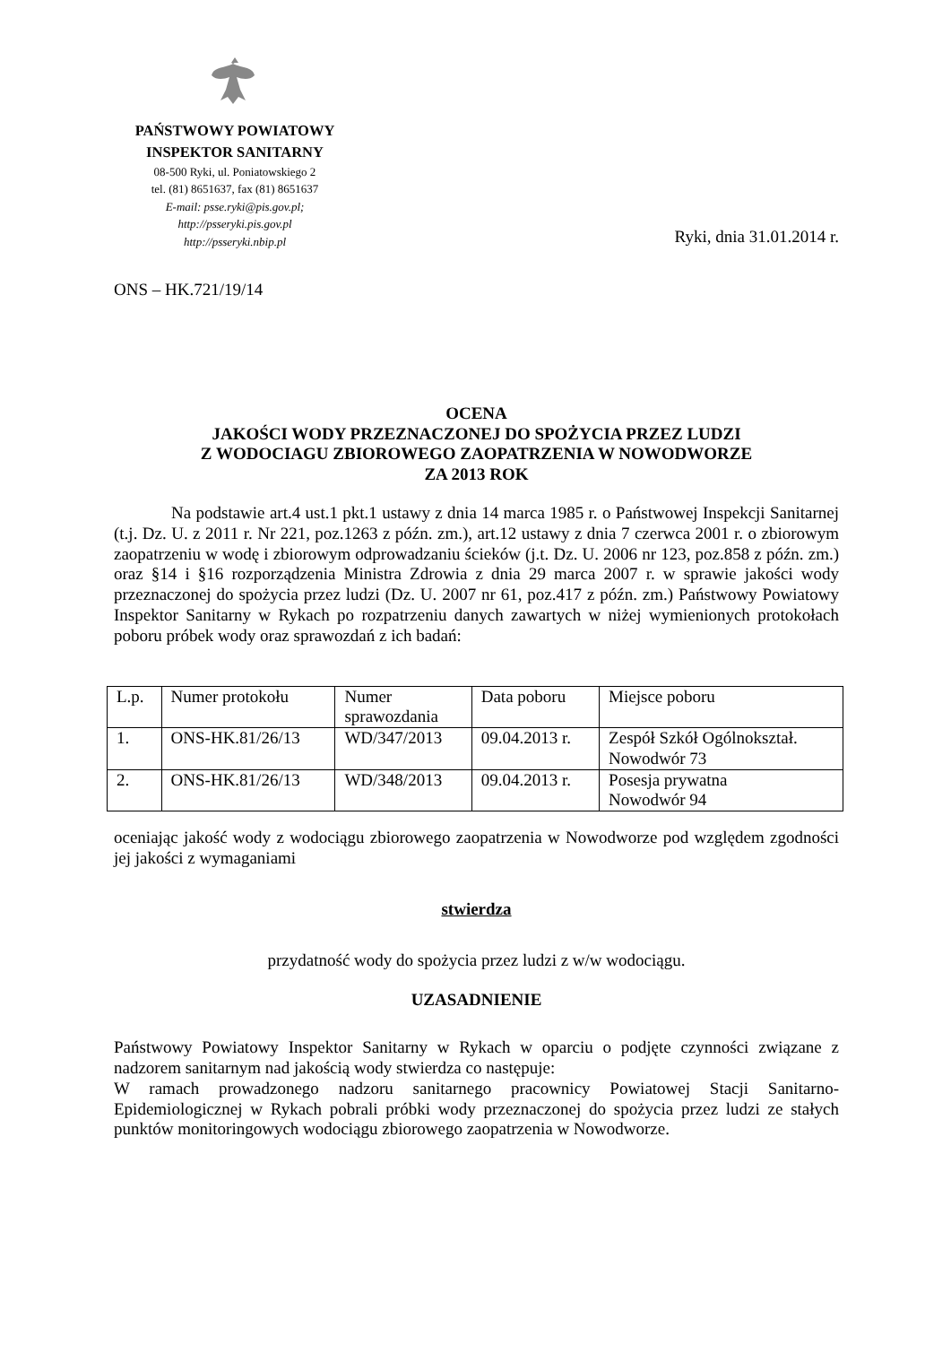PAŃSTWOWY POWIATOWY
INSPEKTOR SANITARNY
08-500 Ryki, ul. Poniatowskiego 2
tel. (81) 8651637, fax (81) 8651637
E-mail: psse.ryki@pis.gov.pl;
http://psseryki.pis.gov.pl
http://psseryki.nbip.pl
Ryki, dnia 31.01.2014 r.
ONS – HK.721/19/14
OCENA
JAKOŚCI WODY PRZEZNACZONEJ DO SPOŻYCIA PRZEZ LUDZI
Z WODOCIAGU ZBIOROWEGO ZAOPATRZENIA W NOWODWORZE
ZA 2013 ROK
Na podstawie art.4 ust.1 pkt.1 ustawy z dnia 14 marca 1985 r. o Państwowej Inspekcji Sanitarnej (t.j. Dz. U. z 2011 r. Nr 221, poz.1263 z późn. zm.), art.12 ustawy z dnia 7 czerwca 2001 r. o zbiorowym zaopatrzeniu w wodę i zbiorowym odprowadzaniu ścieków (j.t. Dz. U. 2006 nr 123, poz.858 z późn. zm.) oraz §14 i §16 rozporządzenia Ministra Zdrowia z dnia 29 marca 2007 r. w sprawie jakości wody przeznaczonej do spożycia przez ludzi (Dz. U. 2007 nr 61, poz.417 z późn. zm.) Państwowy Powiatowy Inspektor Sanitarny w Rykach po rozpatrzeniu danych zawartych w niżej wymienionych protokołach poboru próbek wody oraz sprawozdań z ich badań:
| L.p. | Numer protokołu | Numer sprawozdania | Data poboru | Miejsce poboru |
| 1. | ONS-HK.81/26/13 | WD/347/2013 | 09.04.2013 r. | Zespół Szkół Ogólnokształ. Nowodwór 73 |
| 2. | ONS-HK.81/26/13 | WD/348/2013 | 09.04.2013 r. | Posesja prywatna Nowodwór 94 |
oceniając jakość wody z wodociągu zbiorowego zaopatrzenia w Nowodworze pod względem zgodności jej jakości z wymaganiami
stwierdza
przydatność wody do spożycia przez ludzi z w/w wodociągu.
UZASADNIENIE
Państwowy Powiatowy Inspektor Sanitarny w Rykach w oparciu o podjęte czynności związane z nadzorem sanitarnym nad jakością wody stwierdza co następuje:
W ramach prowadzonego nadzoru sanitarnego pracownicy Powiatowej Stacji Sanitarno-Epidemiologicznej w Rykach pobrali próbki wody przeznaczonej do spożycia przez ludzi ze stałych punktów monitoringowych wodociągu zbiorowego zaopatrzenia w Nowodworze.